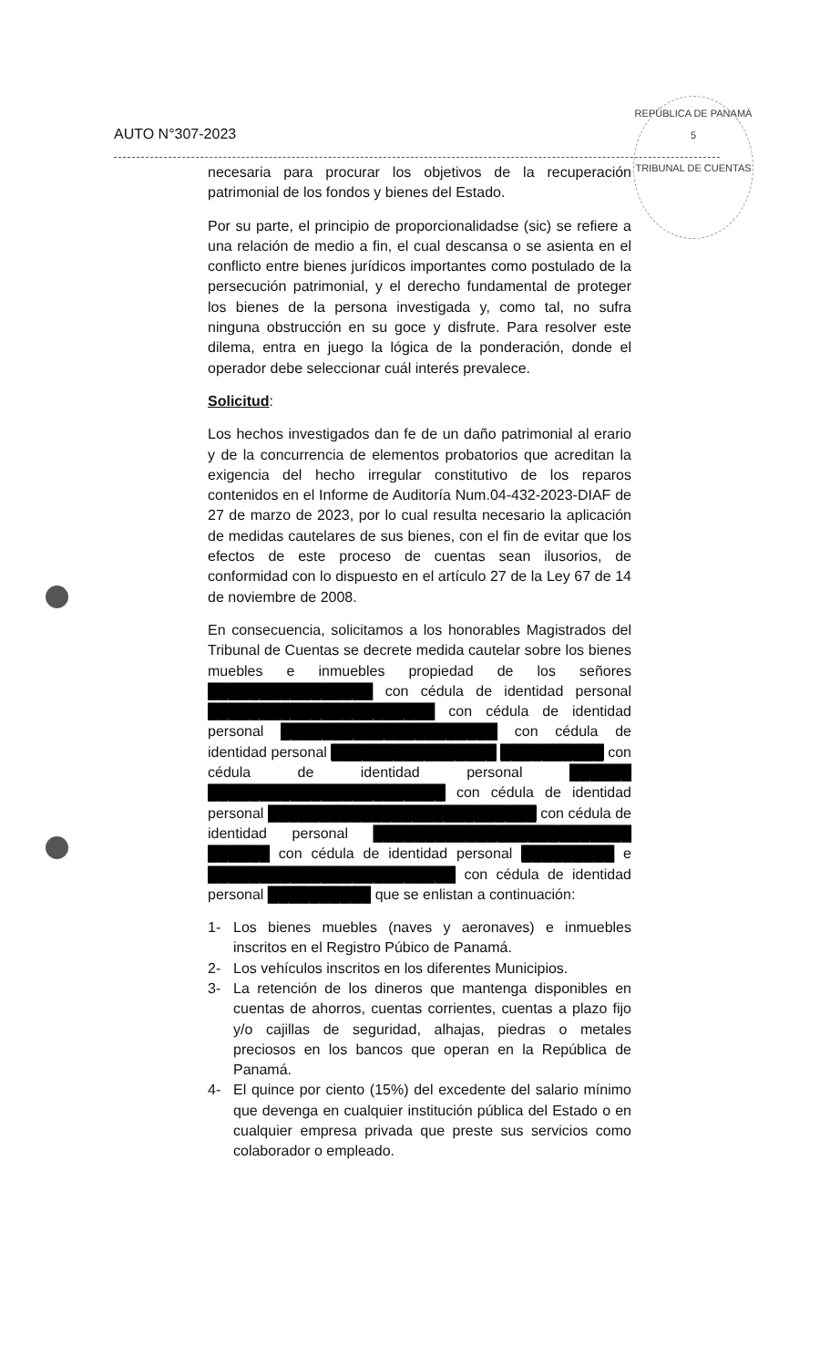AUTO N°307-2023
REPÚBLICA DE PANAMÁ
5
TRIBUNAL DE CUENTAS
necesaria para procurar los objetivos de la recuperación patrimonial de los fondos y bienes del Estado.
Por su parte, el principio de proporcionalidadse (sic) se refiere a una relación de medio a fin, el cual descansa o se asienta en el conflicto entre bienes jurídicos importantes como postulado de la persecución patrimonial, y el derecho fundamental de proteger los bienes de la persona investigada y, como tal, no sufra ninguna obstrucción en su goce y disfrute. Para resolver este dilema, entra en juego la lógica de la ponderación, donde el operador debe seleccionar cuál interés prevalece.
Solicitud:
Los hechos investigados dan fe de un daño patrimonial al erario y de la concurrencia de elementos probatorios que acreditan la exigencia del hecho irregular constitutivo de los reparos contenidos en el Informe de Auditoría Num.04-432-2023-DIAF de 27 de marzo de 2023, por lo cual resulta necesario la aplicación de medidas cautelares de sus bienes, con el fin de evitar que los efectos de este proceso de cuentas sean ilusorios, de conformidad con lo dispuesto en el artículo 27 de la Ley 67 de 14 de noviembre de 2008.
En consecuencia, solicitamos a los honorables Magistrados del Tribunal de Cuentas se decrete medida cautelar sobre los bienes muebles e inmuebles propiedad de los señores ████████████████ con cédula de identidad personal ██████████████████████ con cédula de identidad personal █████████████████████ con cédula de identidad personal ████████████████ ██████████ con cédula de identidad personal ██████ ███████████████████████ con cédula de identidad personal ██████████████████████████ con cédula de identidad personal █████████████████████████ ██████ con cédula de identidad personal █████████ e ████████████████████████ con cédula de identidad personal ██████████ que se enlistan a continuación:
1- Los bienes muebles (naves y aeronaves) e inmuebles inscritos en el Registro Púbico de Panamá.
2- Los vehículos inscritos en los diferentes Municipios.
3- La retención de los dineros que mantenga disponibles en cuentas de ahorros, cuentas corrientes, cuentas a plazo fijo y/o cajillas de seguridad, alhajas, piedras o metales preciosos en los bancos que operan en la República de Panamá.
4- El quince por ciento (15%) del excedente del salario mínimo que devenga en cualquier institución pública del Estado o en cualquier empresa privada que preste sus servicios como colaborador o empleado.